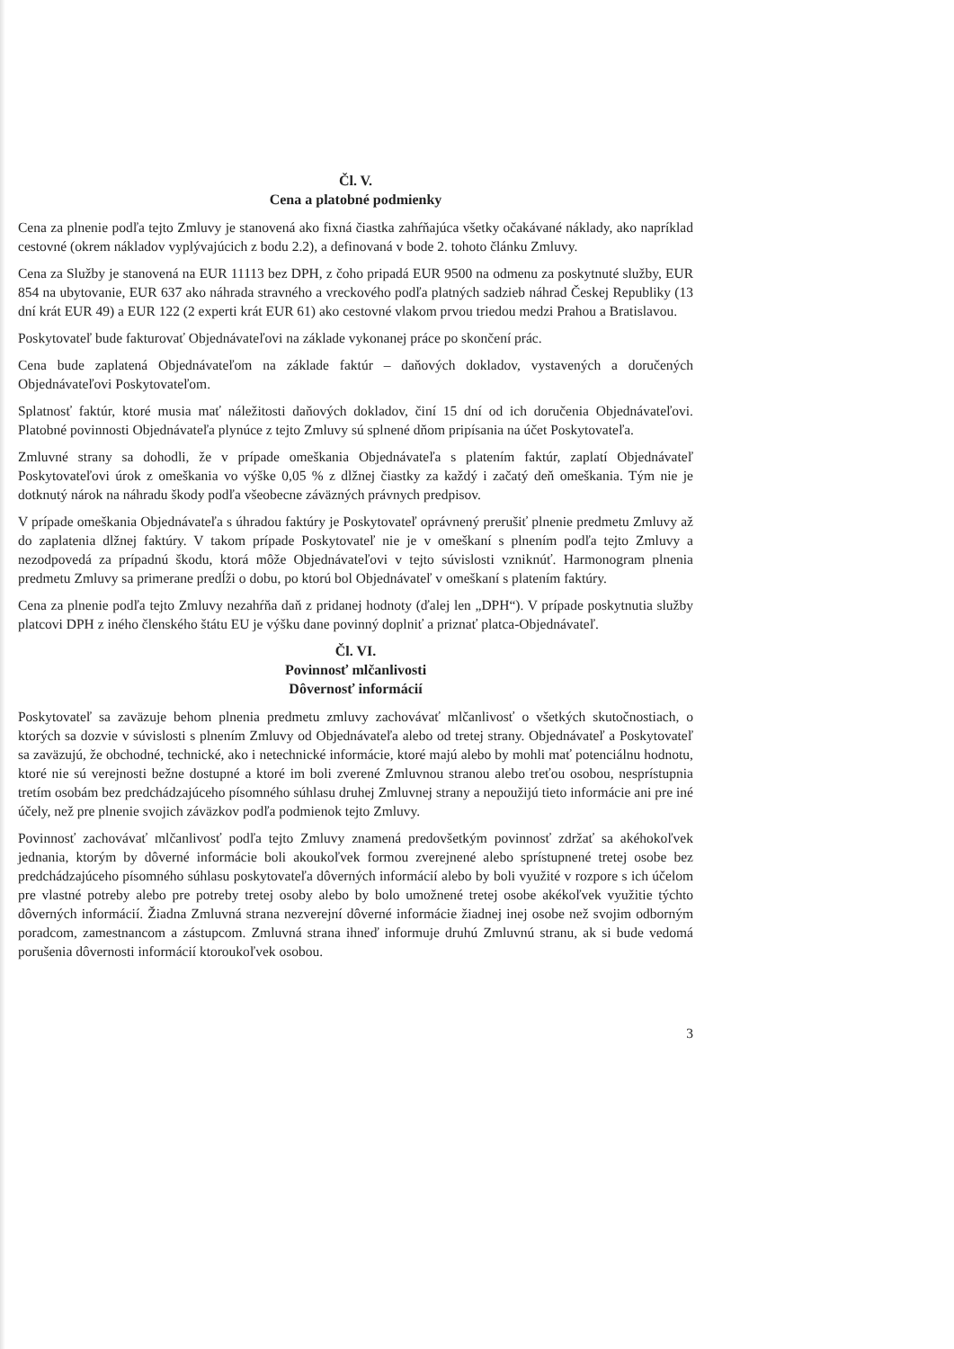Čl. V.
Cena a platobné podmienky
Cena za plnenie podľa tejto Zmluvy je stanovená ako fixná čiastka zahŕňajúca všetky očakávané náklady, ako napríklad cestovné (okrem nákladov vyplývajúcich z bodu 2.2), a definovaná v bode 2. tohoto článku Zmluvy.
Cena za Služby je stanovená na EUR 11113 bez DPH, z čoho pripadá EUR 9500 na odmenu za poskytnuté služby, EUR 854 na ubytovanie, EUR 637 ako náhrada stravného a vreckového podľa platných sadzieb náhrad Českej Republiky (13 dní krát EUR 49) a EUR 122 (2 experti krát EUR 61) ako cestovné vlakom prvou triedou medzi Prahou a Bratislavou.
Poskytovateľ bude fakturovať Objednávateľovi na základe vykonanej práce po skončení prác.
Cena bude zaplatená Objednávateľom na základe faktúr – daňových dokladov, vystavených a doručených Objednávateľovi Poskytovateľom.
Splatnosť faktúr, ktoré musia mať náležitosti daňových dokladov, činí 15 dní od ich doručenia Objednávateľovi. Platobné povinnosti Objednávateľa plynúce z tejto Zmluvy sú splnené dňom pripísania na účet Poskytovateľa.
Zmluvné strany sa dohodli, že v prípade omeškania Objednávateľa s platením faktúr, zaplatí Objednávateľ Poskytovateľovi úrok z omeškania vo výške 0,05 % z dlžnej čiastky za každý i začatý deň omeškania. Tým nie je dotknutý nárok na náhradu škody podľa všeobecne záväzných právnych predpisov.
V prípade omeškania Objednávateľa s úhradou faktúry je Poskytovateľ oprávnený prerušiť plnenie predmetu Zmluvy až do zaplatenia dlžnej faktúry. V takom prípade Poskytovateľ nie je v omeškaní s plnením podľa tejto Zmluvy a nezodpovedá za prípadnú škodu, ktorá môže Objednávateľovi v tejto súvislosti vzniknúť. Harmonogram plnenia predmetu Zmluvy sa primerane predĺži o dobu, po ktorú bol Objednávateľ v omeškaní s platením faktúry.
Cena za plnenie podľa tejto Zmluvy nezahŕňa daň z pridanej hodnoty (ďalej len „DPH“). V prípade poskytnutia služby platcovi DPH z iného členského štátu EU je výšku dane povinný doplniť a priznať platca-Objednávateľ.
Čl. VI.
Povinnosť mlčanlivosti
Dôvernosť informácií
Poskytovateľ sa zaväzuje behom plnenia predmetu zmluvy zachovávať mlčanlivosť o všetkých skutočnostiach, o ktorých sa dozvie v súvislosti s plnením Zmluvy od Objednávateľa alebo od tretej strany. Objednávateľ a Poskytovateľ sa zaväzujú, že obchodné, technické, ako i netechnické informácie, ktoré majú alebo by mohli mať potenciálnu hodnotu, ktoré nie sú verejnosti bežne dostupné a ktoré im boli zverené Zmluvnou stranou alebo treťou osobou, nesprístupnia tretím osobám bez predchádzajúceho písomného súhlasu druhej Zmluvnej strany a nepoužijú tieto informácie ani pre iné účely, než pre plnenie svojich záväzkov podľa podmienok tejto Zmluvy.
Povinnosť zachovávať mlčanlivosť podľa tejto Zmluvy znamená predovšetkým povinnosť zdržať sa akéhokoľvek jednania, ktorým by dôverné informácie boli akoukoľvek formou zverejnené alebo sprístupnené tretej osobe bez predchádzajúceho písomného súhlasu poskytovateľa dôverných informácií alebo by boli využité v rozpore s ich účelom pre vlastné potreby alebo pre potreby tretej osoby alebo by bolo umožnené tretej osobe akékoľvek využitie týchto dôverných informácií. Žiadna Zmluvná strana nezverejní dôverné informácie žiadnej inej osobe než svojim odborným poradcom, zamestnancom a zástupcom. Zmluvná strana ihneď informuje druhú Zmluvnú stranu, ak si bude vedomá porušenia dôvernosti informácií ktoroukoľvek osobou.
3